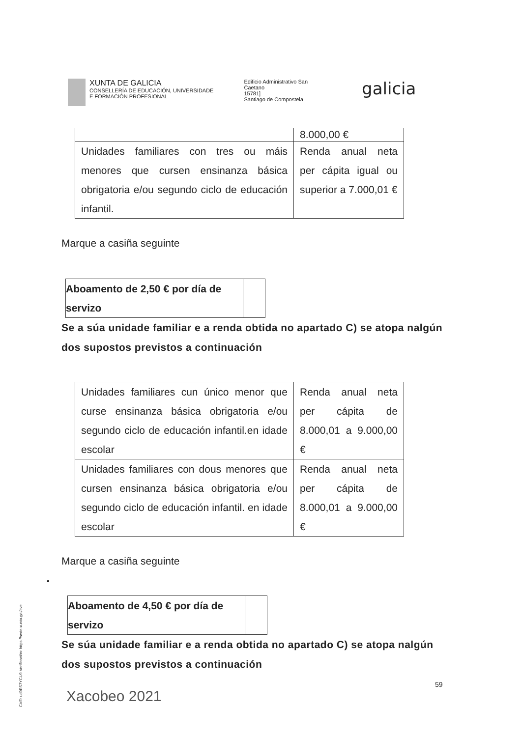XUNTA DE GALICIA
CONSELLERÍA DE EDUCACIÓN, UNIVERSIDADE
E FORMACIÓN PROFESIONAL
Edificio Administrativo San
Caetano
15781]
Santiago de Compostela
galicia
| | 8.000,00 € |
| Unidades familiares con tres ou máis menores que cursen ensinanza básica obrigatoria e/ou segundo ciclo de educación infantil. | Renda anual neta per cápita igual ou superior a 7.000,01 € |
Marque a casiña seguinte
Aboamento de 2,50 € por día de servizo
Se a súa unidade familiar e a renda obtida no apartado C) se atopa nalgún dos supostos previstos a continuación
| Unidades familiares cun único menor que curse ensinanza básica obrigatoria e/ou segundo ciclo de educación infantil.en idade escolar | Renda anual neta per cápita de 8.000,01 a 9.000,00 € |
| Unidades familiares con dous menores que cursen ensinanza básica obrigatoria e/ou segundo ciclo de educación infantil. en idade escolar | Renda anual neta per cápita de 8.000,01 a 9.000,00 € |
Marque a casiña seguinte
•
Aboamento de 4,50 € por día de servizo
Se súa unidade familiar e a renda obtida no apartado C) se atopa nalgún dos supostos previstos a continuación
CVE: ud9ES7YCU9 Verificación: https://sede.xunta.gal/cve
59
Xacobeo 2021